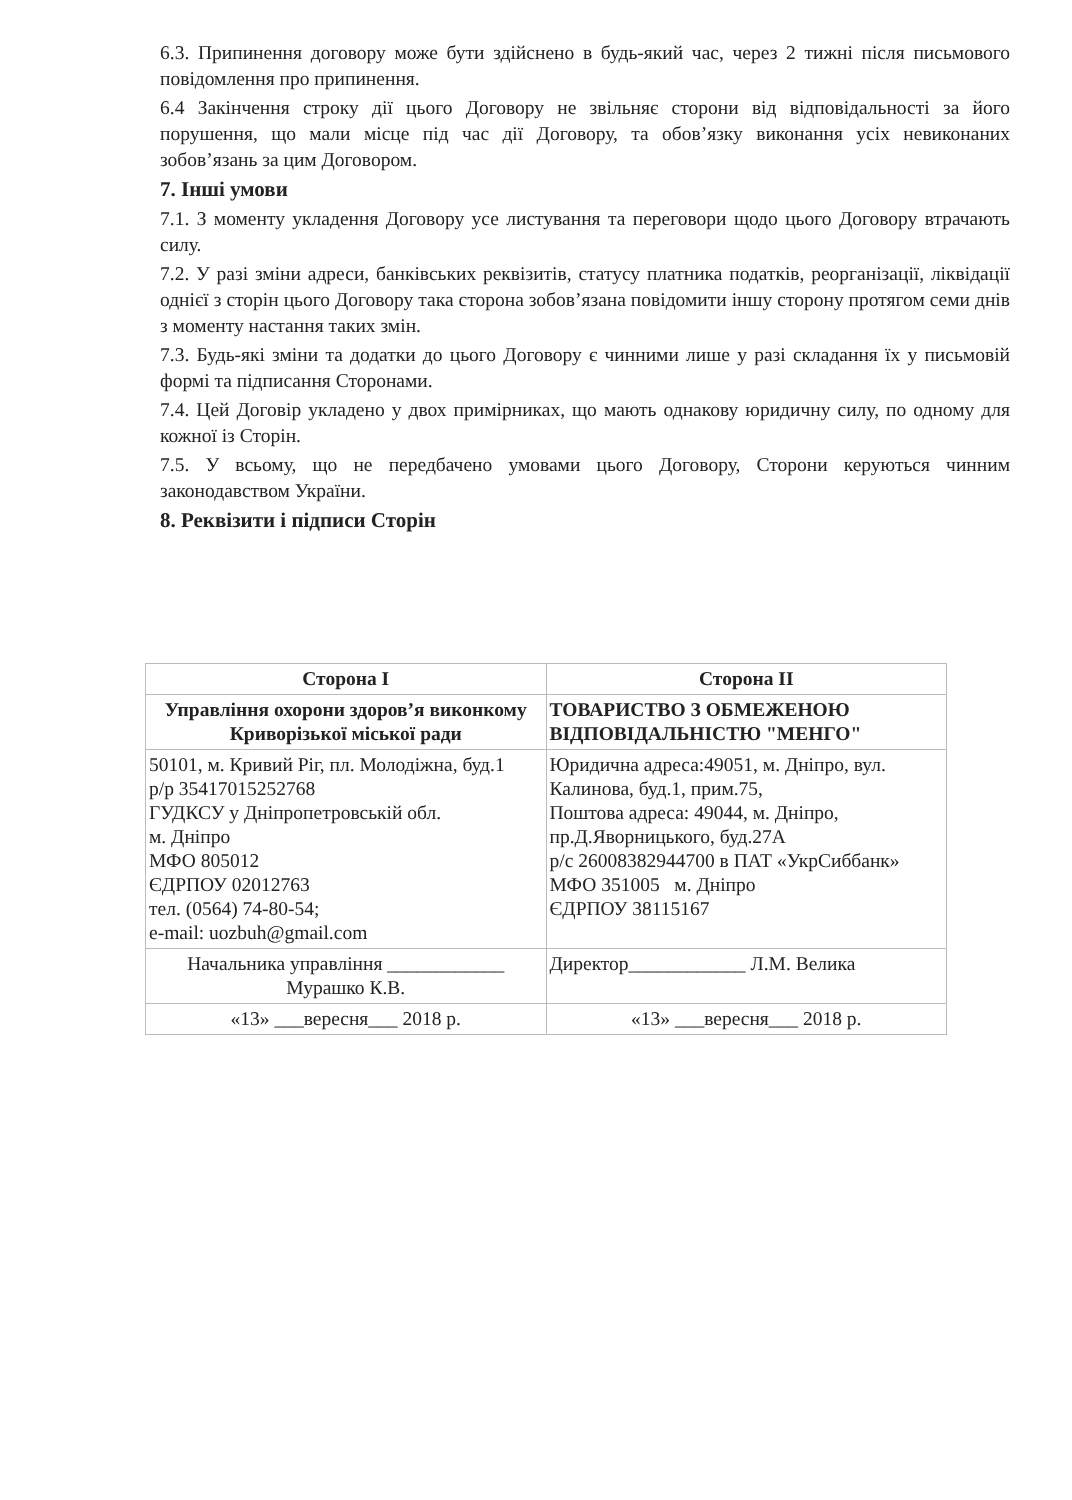6.3. Припинення договору може бути здійснено в будь-який час, через 2 тижні після письмового повідомлення про припинення.
6.4 Закінчення строку дії цього Договору не звільняє сторони від відповідальності за його порушення, що мали місце під час дії Договору, та обов’язку виконання усіх невиконаних зобов’язань за цим Договором.
7. Інші умови
7.1. З моменту укладення Договору усе листування та переговори щодо цього Договору втрачають силу.
7.2. У разі зміни адреси, банківських реквізитів, статусу платника податків, реорганізації, ліквідації однієї з сторін цього Договору така сторона зобов’язана повідомити іншу сторону протягом семи днів з моменту настання таких змін.
7.3. Будь-які зміни та додатки до цього Договору є чинними лише у разі складання їх у письмовій формі та підписання Сторонами.
7.4. Цей Договір укладено у двох примірниках, що мають однакову юридичну силу, по одному для кожної із Сторін.
7.5. У всьому, що не передбачено умовами цього Договору, Сторони керуються чинним законодавством України.
8. Реквізити і підписи Сторін
| Сторона І | Сторона ІІ |
| --- | --- |
| Управління охорони здоров’я виконкому Криворізької міської ради | ТОВАРИСТВО З ОБМЕЖЕНОЮ ВІДПОВІДАЛЬНІСТЮ "МЕНГО" |
| 50101, м. Кривий Ріг, пл. Молодіжна, буд.1 р/р 35417015252768 ГУДКСУ у Дніпропетровській обл. м. Дніпро МФО 805012 ЄДРПОУ 02012763 тел. (0564) 74-80-54; e-mail: uozbuh@gmail.com | Юридична адреса:49051, м. Дніпро, вул. Калинова, буд.1, прим.75, Поштова адреса: 49044, м. Дніпро, пр.Д.Яворницького, буд.27А р/с 26008382944700 в ПАТ «УкрСиббанк» МФО 351005 м. Дніпро ЄДРПОУ 38115167 |
| Начальника управління ____________ Мурашко К.В. | Директор____________ Л.М. Велика |
| «13» ___вересня___ 2018 р. | «13» ___вересня___ 2018 р. |